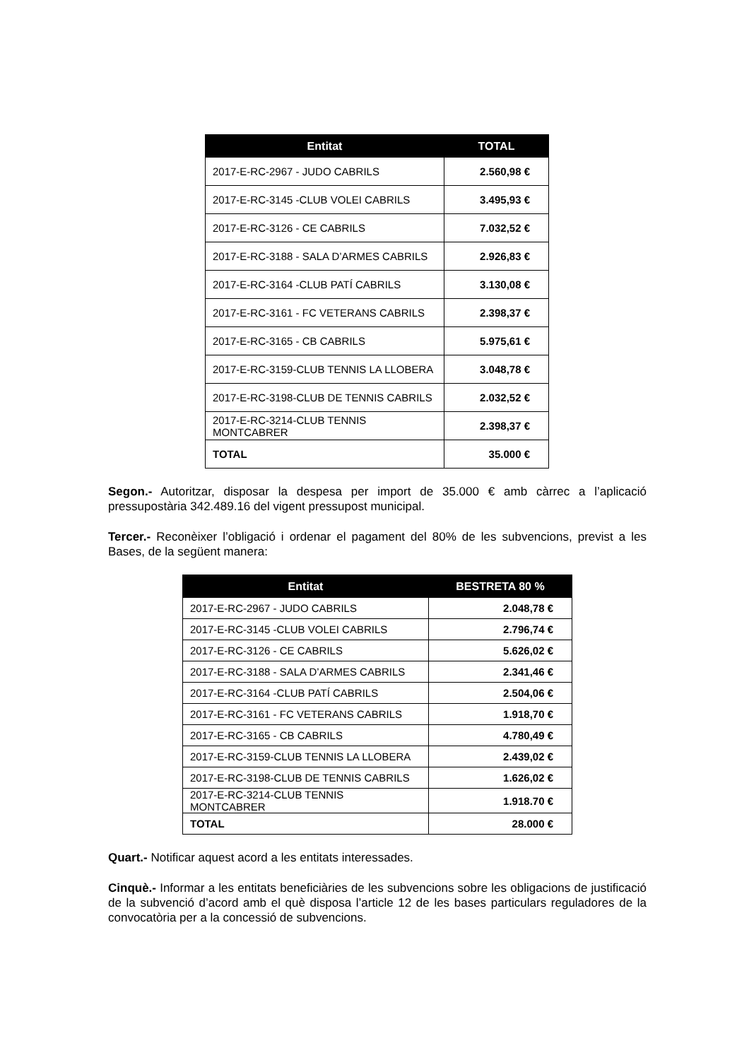| Entitat | TOTAL |
| --- | --- |
| 2017-E-RC-2967 - JUDO CABRILS | 2.560,98 € |
| 2017-E-RC-3145 -CLUB VOLEI CABRILS | 3.495,93 € |
| 2017-E-RC-3126 - CE CABRILS | 7.032,52 € |
| 2017-E-RC-3188 - SALA D’ARMES CABRILS | 2.926,83 € |
| 2017-E-RC-3164 -CLUB PATÍ CABRILS | 3.130,08 € |
| 2017-E-RC-3161 - FC VETERANS CABRILS | 2.398,37 € |
| 2017-E-RC-3165 - CB CABRILS | 5.975,61 € |
| 2017-E-RC-3159-CLUB TENNIS LA LLOBERA | 3.048,78 € |
| 2017-E-RC-3198-CLUB DE TENNIS CABRILS | 2.032,52 € |
| 2017-E-RC-3214-CLUB TENNIS MONTCABRER | 2.398,37 € |
| TOTAL | 35.000 € |
Segon.- Autoritzar, disposar la despesa per import de 35.000 € amb càrrec a l’aplicació pressupostària 342.489.16 del vigent pressupost municipal.
Tercer.- Reconèixer l’obligació i ordenar el pagament del 80% de les subvencions, previst a les Bases, de la següent manera:
| Entitat | BESTRETA 80 % |
| --- | --- |
| 2017-E-RC-2967 - JUDO CABRILS | 2.048,78 € |
| 2017-E-RC-3145 -CLUB VOLEI CABRILS | 2.796,74 € |
| 2017-E-RC-3126 - CE CABRILS | 5.626,02 € |
| 2017-E-RC-3188 - SALA D’ARMES CABRILS | 2.341,46 € |
| 2017-E-RC-3164 -CLUB PATÍ CABRILS | 2.504,06 € |
| 2017-E-RC-3161 - FC VETERANS CABRILS | 1.918,70 € |
| 2017-E-RC-3165 - CB CABRILS | 4.780,49 € |
| 2017-E-RC-3159-CLUB TENNIS LA LLOBERA | 2.439,02 € |
| 2017-E-RC-3198-CLUB DE TENNIS CABRILS | 1.626,02 € |
| 2017-E-RC-3214-CLUB TENNIS MONTCABRER | 1.918.70 € |
| TOTAL | 28.000 € |
Quart.- Notificar aquest acord a les entitats interessades.
Cinquè.- Informar a les entitats beneficiàries de les subvencions sobre les obligacions de justificació de la subvenció d’acord amb el què disposa l’article 12 de les bases particulars reguladores de la convocatòria per a la concessió de subvencions.